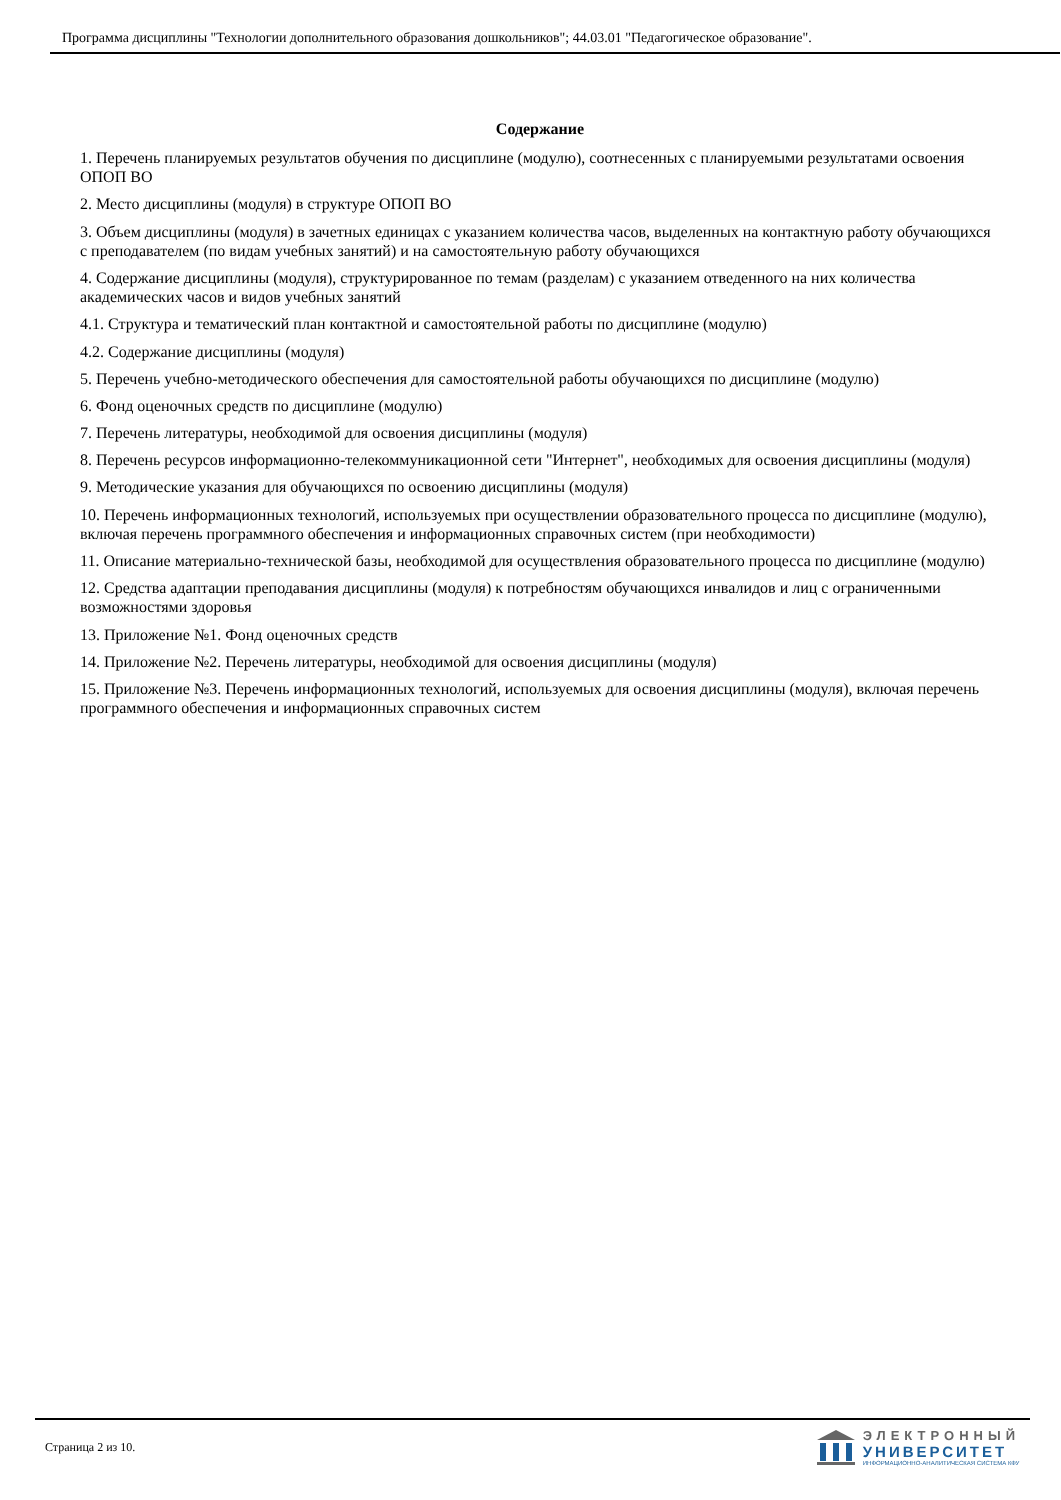Программа дисциплины "Технологии дополнительного образования дошкольников"; 44.03.01 "Педагогическое образование".
Содержание
1. Перечень планируемых результатов обучения по дисциплине (модулю), соотнесенных с планируемыми результатами освоения ОПОП ВО
2. Место дисциплины (модуля) в структуре ОПОП ВО
3. Объем дисциплины (модуля) в зачетных единицах с указанием количества часов, выделенных на контактную работу обучающихся с преподавателем (по видам учебных занятий) и на самостоятельную работу обучающихся
4. Содержание дисциплины (модуля), структурированное по темам (разделам) с указанием отведенного на них количества академических часов и видов учебных занятий
4.1. Структура и тематический план контактной и самостоятельной работы по дисциплине (модулю)
4.2. Содержание дисциплины (модуля)
5. Перечень учебно-методического обеспечения для самостоятельной работы обучающихся по дисциплине (модулю)
6. Фонд оценочных средств по дисциплине (модулю)
7. Перечень литературы, необходимой для освоения дисциплины (модуля)
8. Перечень ресурсов информационно-телекоммуникационной сети "Интернет", необходимых для освоения дисциплины (модуля)
9. Методические указания для обучающихся по освоению дисциплины (модуля)
10. Перечень информационных технологий, используемых при осуществлении образовательного процесса по дисциплине (модулю), включая перечень программного обеспечения и информационных справочных систем (при необходимости)
11. Описание материально-технической базы, необходимой для осуществления образовательного процесса по дисциплине (модулю)
12. Средства адаптации преподавания дисциплины (модуля) к потребностям обучающихся инвалидов и лиц с ограниченными возможностями здоровья
13. Приложение №1. Фонд оценочных средств
14. Приложение №2. Перечень литературы, необходимой для освоения дисциплины (модуля)
15. Приложение №3. Перечень информационных технологий, используемых для освоения дисциплины (модуля), включая перечень программного обеспечения и информационных справочных систем
Страница 2 из 10.
ЭЛЕКТРОННЫЙ
УНИВЕРСИТЕТ
ИНФОРМАЦИОННО-АНАЛИТИЧЕСКАЯ СИСТЕМА КФУ